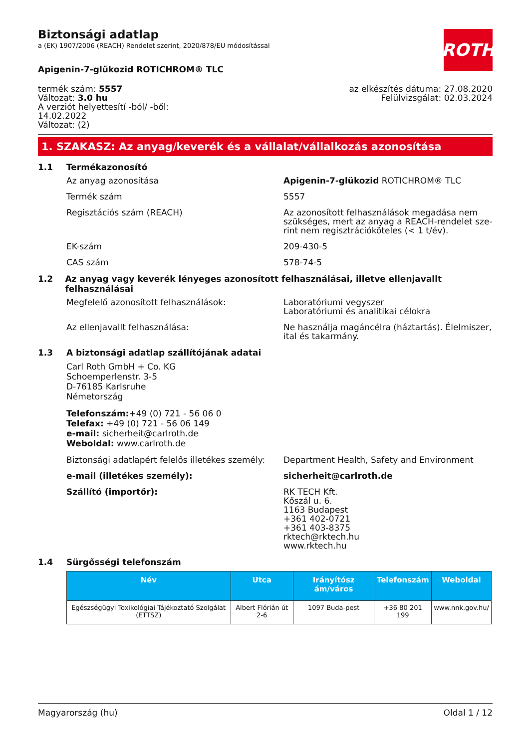ROTH
Biztonsági adatlap
a (EK) 1907/2006 (REACH) Rendelet szerint, 2020/878/EU módosítással
Apigenin-7-glükozid ROTICHROM® TLC
termék szám: 5557
Változat: 3.0 hu
A verziót helyettesítí -ból/ -ből:
14.02.2022
Változat: (2)
az elkészítés dátuma: 27.08.2020
Felülvizsgálat: 02.03.2024
1. SZAKASZ: Az anyag/keverék és a vállalat/vállalkozás azonosítása
1.1 Termékazonosító
Az anyag azonosítása Apigenin-7-glükozid ROTICHROM® TLC
Termék szám 5557
Regisztációs szám (REACH) Az azonosított felhasználások megadása nem szükséges, mert az anyag a REACH-rendelet sze-rint nem regisztrációköteles (< 1 t/év).
EK-szám 209-430-5
CAS szám 578-74-5
1.2 Az anyag vagy keverék lényeges azonosított felhasználásai, illetve ellenjavallt felhasználásai
Megfelelő azonosított felhasználások: Laboratóriumi vegyszer
Laboratóriumi és analitikai célokra
Az ellenjavallt felhasználása: Ne használja magáncélra (háztartás). Élelmiszer, ital és takarmány.
1.3 A biztonsági adatlap szállítójának adatai
Carl Roth GmbH + Co. KG
Schoemperlenstr. 3-5
D-76185 Karlsruhe
Németország
Telefonszám:+49 (0) 721 - 56 06 0
Telefax: +49 (0) 721 - 56 06 149
e-mail: sicherheit@carlroth.de
Weboldal: www.carlroth.de
Biztonsági adatlapért felelős illetékes személy:
Department Health, Safety and Environment
e-mail (illetékes személy): sicherheit@carlroth.de
Szállító (importőr): RK TECH Kft.
Kőszál u. 6.
1163 Budapest
+361 402-0721
+361 403-8375
rktech@rktech.hu
www.rktech.hu
1.4 Sürgősségi telefonszám
| Név | Utca | Irányítósz ám/város | Telefonszám | Weboldal |
| --- | --- | --- | --- | --- |
| Egészségügyi Toxikológiai Tájékoztató Szolgálat (ETTSZ) | Albert Flórián út 2-6 | 1097 Buda-pest | +36 80 201 199 | www.nnk.gov.hu/ |
Magyarország (hu) Oldal 1 / 12